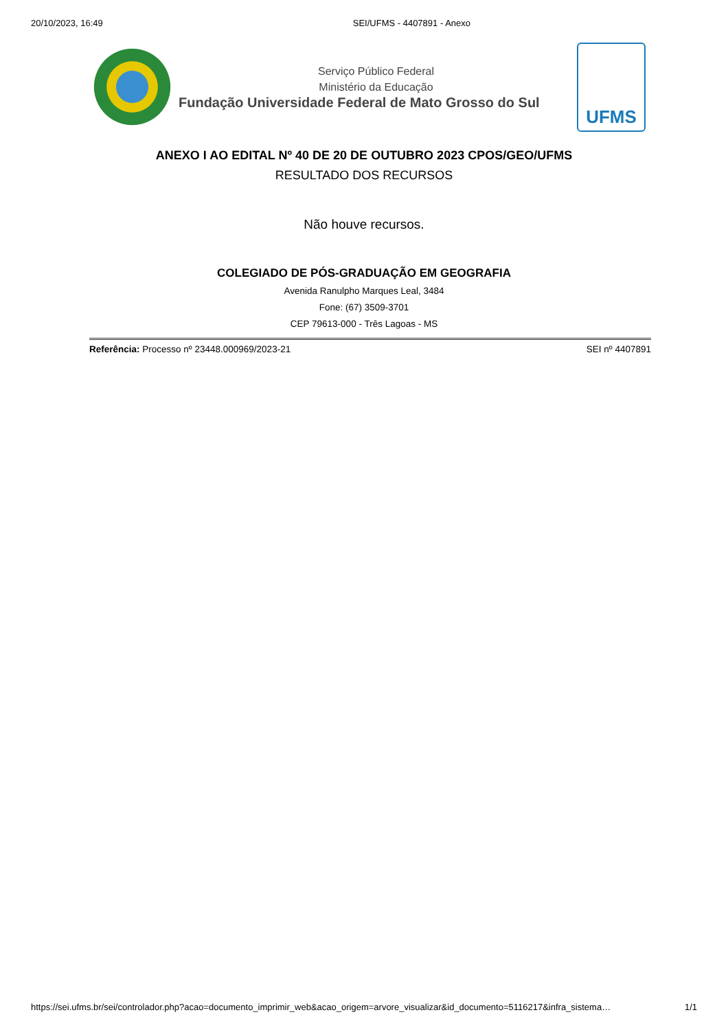20/10/2023, 16:49 SEI/UFMS - 4407891 - Anexo
Serviço Público Federal
Ministério da Educação
Fundação Universidade Federal de Mato Grosso do Sul
UFMS
ANEXO I AO EDITAL Nº 40 DE 20 DE OUTUBRO 2023 CPOS/GEO/UFMS
RESULTADO DOS RECURSOS
Não houve recursos.
COLEGIADO DE PÓS-GRADUAÇÃO EM GEOGRAFIA
Avenida Ranulpho Marques Leal, 3484
Fone: (67) 3509-3701
CEP 79613-000 - Três Lagoas - MS
Referência: Processo nº 23448.000969/2023-21 SEI nº 4407891
https://sei.ufms.br/sei/controlador.php?acao=documento_imprimir_web&acao_origem=arvore_visualizar&id_documento=5116217&infra_sistema… 1/1